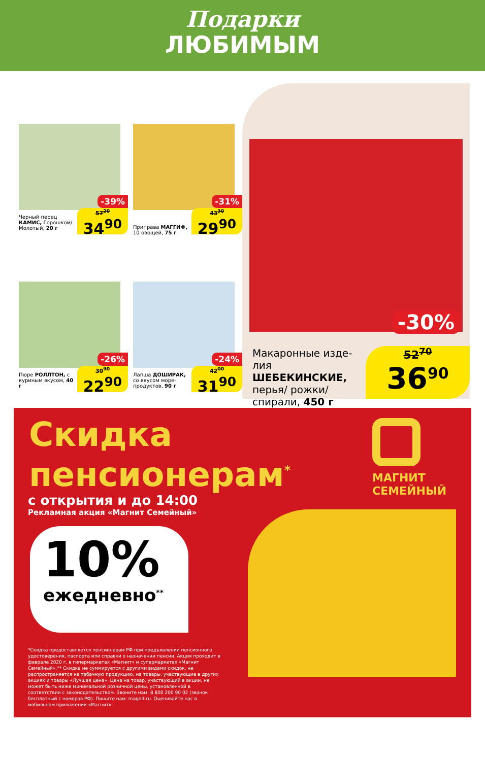Подарки
ЛЮБИМЫМ
-39%
Черный перец КАМИС, Горошком/ Молотый, 20 г
57<sup>20</sup>
34<sup>90</sup>
-31%
Приправа МАГГИ®, 10 овощей, 75 г
43<sup>30</sup>
29<sup>90</sup>
-26%
Пюре РОЛЛТОН, с куриным вкусом, 40 г
30<sup>90</sup>
22<sup>90</sup>
-24%
Лапша ДОШИРАК, со вкусом море-продуктов, 90 г
42<sup>00</sup>
31<sup>90</sup>
-30%
Макаронные изде-лия ШЕБЕКИНСКИЕ, перья/ рожки/ спирали, 450 г
52<sup>70</sup>
36<sup>90</sup>
Скидка
пенсионерам<sup>*</sup>
с открытия и до 14:00
Рекламная акция «Магнит Семейный»
10%
ежедневно<sup>**</sup>
*Скидка предоставляется пенсионерам РФ при предъявлении пенсионного удостоверения, паспорта или справки о назначении пенсии. Акция проходит в феврале 2020 г. в гипермаркетах «Магнит» и супермаркетах «Магнит Семейный».** Скидка не суммируется с другими видами скидок, не распространяется на табачную продукцию, на товары, участвующие в других акциях и товары «Лучшая цена». Цена на товар, участвующий в акции, не может быть ниже минимальной розничной цены, установленной в соответствии с законодательством. Звоните нам: 8 800 200 90 02 (звонок бесплатный с номеров РФ). Пишите нам: magnit.ru. Оценивайте нас в мобильном приложении «Магнит».
МАГНИТ
СЕМЕЙНЫЙ